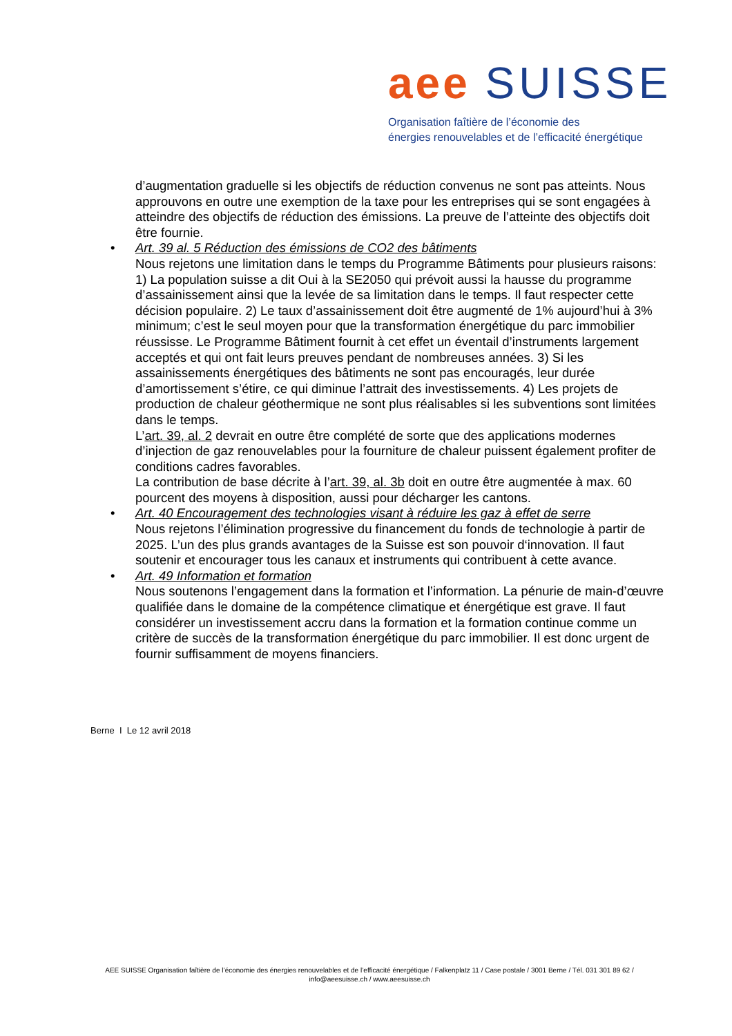aee SUISSE
Organisation faîtière de l’économie des
énergies renouvelables et de l’efficacité énergétique
d’augmentation graduelle si les objectifs de réduction convenus ne sont pas atteints. Nous approuvons en outre une exemption de la taxe pour les entreprises qui se sont engagées à atteindre des objectifs de réduction des émissions. La preuve de l’atteinte des objectifs doit être fournie.
• Art. 39 al. 5 Réduction des émissions de CO2 des bâtiments
Nous rejetons une limitation dans le temps du Programme Bâtiments pour plusieurs raisons: 1) La population suisse a dit Oui à la SE2050 qui prévoit aussi la hausse du programme d’assainissement ainsi que la levée de sa limitation dans le temps. Il faut respecter cette décision populaire. 2) Le taux d’assainissement doit être augmenté de 1% aujourd’hui à 3% minimum; c’est le seul moyen pour que la transformation énergétique du parc immobilier réussisse. Le Programme Bâtiment fournit à cet effet un éventail d’instruments largement acceptés et qui ont fait leurs preuves pendant de nombreuses années. 3) Si les assainissements énergétiques des bâtiments ne sont pas encouragés, leur durée d’amortissement s’étire, ce qui diminue l’attrait des investissements. 4) Les projets de production de chaleur géothermique ne sont plus réalisables si les subventions sont limitées dans le temps.
L’art. 39, al. 2 devrait en outre être complété de sorte que des applications modernes d’injection de gaz renouvelables pour la fourniture de chaleur puissent également profiter de conditions cadres favorables.
La contribution de base décrite à l’art. 39, al. 3b doit en outre être augmentée à max. 60 pourcent des moyens à disposition, aussi pour décharger les cantons.
• Art. 40 Encouragement des technologies visant à réduire les gaz à effet de serre
Nous rejetons l’élimination progressive du financement du fonds de technologie à partir de 2025. L’un des plus grands avantages de la Suisse est son pouvoir d‘innovation. Il faut soutenir et encourager tous les canaux et instruments qui contribuent à cette avance.
• Art. 49 Information et formation
Nous soutenons l’engagement dans la formation et l’information. La pénurie de main-d’œuvre qualifiée dans le domaine de la compétence climatique et énergétique est grave. Il faut considérer un investissement accru dans la formation et la formation continue comme un critère de succès de la transformation énergétique du parc immobilier. Il est donc urgent de fournir suffisamment de moyens financiers.
Berne I Le 12 avril 2018
AEE SUISSE Organisation faîtière de l’économie des énergies renouvelables et de l’efficacité énergétique / Falkenplatz 11 / Case postale / 3001 Berne / Tél. 031 301 89 62 /
info@aeesuisse.ch / www.aeesuisse.ch